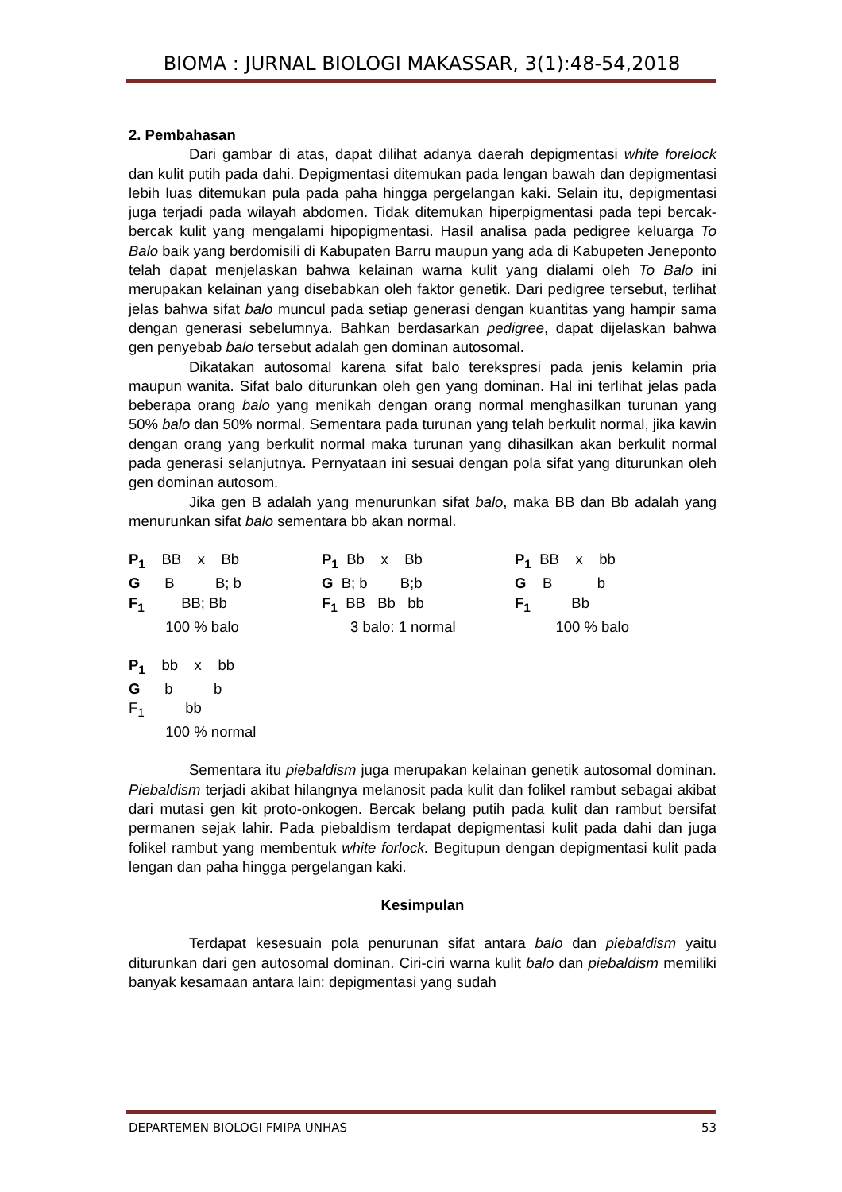BIOMA : JURNAL BIOLOGI MAKASSAR, 3(1):48-54,2018
2. Pembahasan
Dari gambar di atas, dapat dilihat adanya daerah depigmentasi white forelock dan kulit putih pada dahi. Depigmentasi ditemukan pada lengan bawah dan depigmentasi lebih luas ditemukan pula pada paha hingga pergelangan kaki. Selain itu, depigmentasi juga terjadi pada wilayah abdomen. Tidak ditemukan hiperpigmentasi pada tepi bercak-bercak kulit yang mengalami hipopigmentasi. Hasil analisa pada pedigree keluarga To Balo baik yang berdomisili di Kabupaten Barru maupun yang ada di Kabupeten Jeneponto telah dapat menjelaskan bahwa kelainan warna kulit yang dialami oleh To Balo ini merupakan kelainan yang disebabkan oleh faktor genetik. Dari pedigree tersebut, terlihat jelas bahwa sifat balo muncul pada setiap generasi dengan kuantitas yang hampir sama dengan generasi sebelumnya. Bahkan berdasarkan pedigree, dapat dijelaskan bahwa gen penyebab balo tersebut adalah gen dominan autosomal.
Dikatakan autosomal karena sifat balo terekspresi pada jenis kelamin pria maupun wanita. Sifat balo diturunkan oleh gen yang dominan. Hal ini terlihat jelas pada beberapa orang balo yang menikah dengan orang normal menghasilkan turunan yang 50% balo dan 50% normal. Sementara pada turunan yang telah berkulit normal, jika kawin dengan orang yang berkulit normal maka turunan yang dihasilkan akan berkulit normal pada generasi selanjutnya. Pernyataan ini sesuai dengan pola sifat yang diturunkan oleh gen dominan autosom.
Jika gen B adalah yang menurunkan sifat balo, maka BB dan Bb adalah yang menurunkan sifat balo sementara bb akan normal.
P<sub>1</sub> BB x Bb G B B; b F<sub>1</sub> BB; Bb 100 % balo
P<sub>1</sub> Bb x Bb G B; b B;b F<sub>1</sub> BB Bb bb 3 balo: 1 normal
P<sub>1</sub> BB x bb G B b F<sub>1</sub> Bb 100 % balo
P<sub>1</sub> bb x bb G b b F<sub>1</sub> bb 100 % normal
Sementara itu piebaldism juga merupakan kelainan genetik autosomal dominan. Piebaldism terjadi akibat hilangnya melanosit pada kulit dan folikel rambut sebagai akibat dari mutasi gen kit proto-onkogen. Bercak belang putih pada kulit dan rambut bersifat permanen sejak lahir. Pada piebaldism terdapat depigmentasi kulit pada dahi dan juga folikel rambut yang membentuk white forlock. Begitupun dengan depigmentasi kulit pada lengan dan paha hingga pergelangan kaki.
Kesimpulan
Terdapat kesesuain pola penurunan sifat antara balo dan piebaldism yaitu diturunkan dari gen autosomal dominan. Ciri-ciri warna kulit balo dan piebaldism memiliki banyak kesamaan antara lain: depigmentasi yang sudah
DEPARTEMEN BIOLOGI FMIPA UNHAS 53